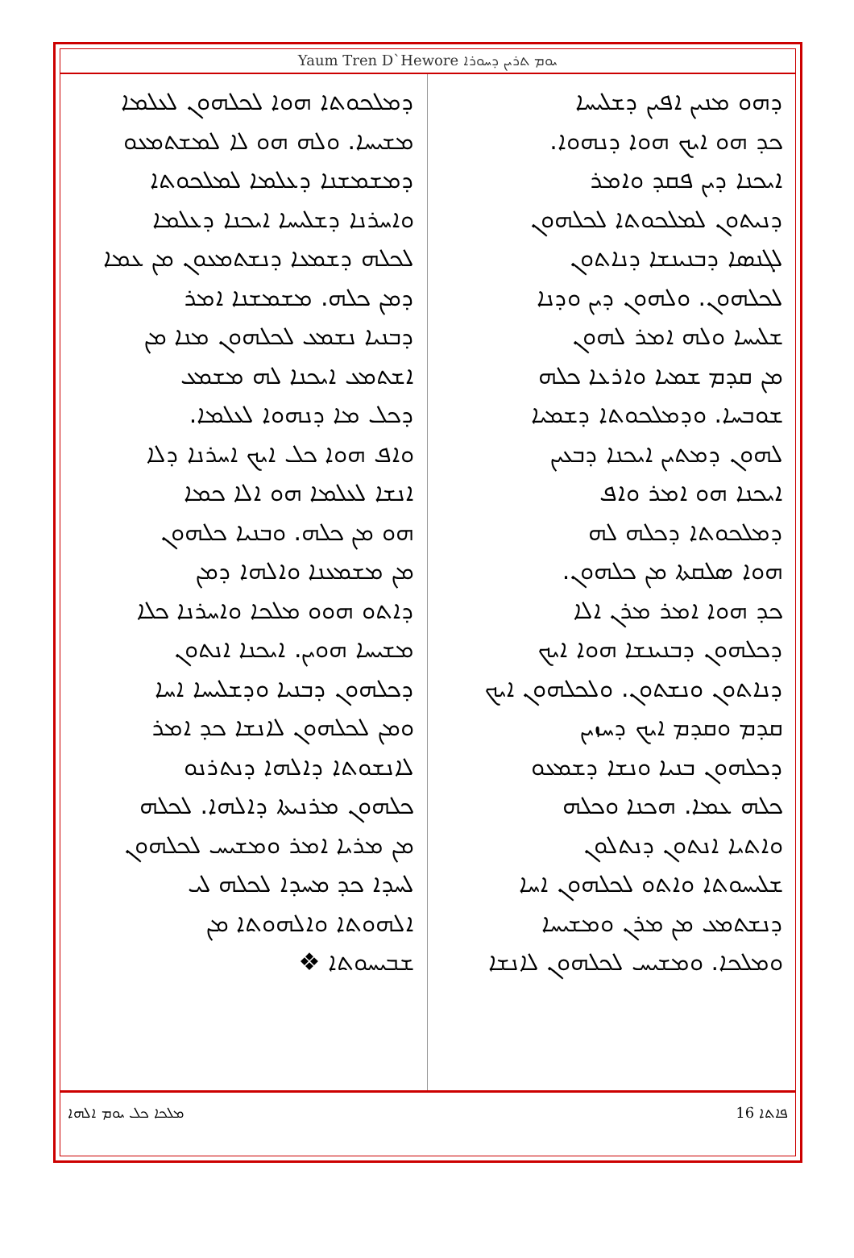Yaum Tren D`Hewore ܝܘܡ ܬܪܝܢ ܕܚܘܪܐ
ܕܗܘ ܡܢܝܢ ܐܦܝܢ ܕܫܠܝܚܐ
ܟܕ ܗܘ ܐܝܟ ܗܘܐ ܕܢܗܘܐ.
ܐܝܟܢܐ ܕܝܢ ܦܩܕ ܘܐܡܪ
ܕܢܝܬܘܢ ܠܡܠܟܘܬܐ ܠܟܠܗܘܢ
ܠܓܢܣܐ ܕܒܢܝܢܫܐ ܕܢܐܬܘܢ
ܠܟܠܗܘܢ. ܘܠܗܘܢ ܕܝܢ ܘܕܢܐ
ܫܠܝܚܐ ܘܠܗ ܐܡܪ ܠܗܘܢ
ܡܢ ܩܕܡ ܫܡܝܐ ܘܐܪܥܐ ܟܠܗ
ܫܘܒܚܐ. ܘܕܡܠܟܘܬܐ ܕܫܡܝܐ
ܠܗܘܢ ܕܡܬܝܢ ܐܝܟܢܐ ܕܒܥܝܢ
ܐܝܟܢܐ ܗܘ ܐܡܪ ܘܐܦ
ܕܡܠܟܘܬܐ ܕܟܠܗ ܠܗ
ܗܘܐ ܣܠܩܬܐ ܡܢ ܟܠܗܘܢ.
ܟܕ ܗܘܐ ܐܡܪ ܡܪܢ ܐܠܐ
ܕܟܠܗܘܢ ܕܒܢܝܢܫܐ ܗܘܐ ܐܝܟ
ܕܢܐܬܘܢ ܘܢܫܬܘܢ. ܘܠܟܠܗܘܢ ܐܝܟ
ܩܕܡ ܘܩܕܡ ܐܝܟ ܕܚܙܝܢ
ܕܟܠܗܘܢ ܒܢܝܐ ܘܢܫܐ ܕܫܡܥܘ
ܟܠܗ ܥܡܐ. ܗܟܢܐ ܘܟܠܗ
ܘܐܬܝܐ ܐܢܬܘܢ ܕܢܬܠܘܢ
ܫܠܝܚܘܬܐ ܘܐܬܘ ܠܟܠܗܘܢ ܐܚܐ
ܕܢܫܬܡܥ ܡܢ ܡܪܢ ܘܡܫܝܚܐ
ܘܡܠܟܐ. ܘܡܫܝܚ ܠܟܠܗܘܢ ܠܐܢܫܐ
ܕܡܠܟܘܬܐ ܗܘܐ ܠܟܠܗܘܢ ܠܥܠܡܐ
ܡܫܝܚܐ. ܘܠܗ ܗܘ ܠܐ ܠܡܫܬܡܥܘ
ܕܡܫܡܫܢܐ ܕܥܠܡܐ ܠܡܠܟܘܬܐ
ܘܐܚܪܢܐ ܕܫܠܝܚܐ ܐܝܟܢܐ ܕܥܠܡܐ
ܠܟܠܗ ܕܫܡܥܐ ܕܢܫܬܡܥܘܢ ܡܢ ܥܡܐ
ܕܡܢ ܟܠܗ. ܡܫܡܫܢܐ ܐܡܪ
ܕܒܢܝܐ ܢܫܡܥ ܠܟܠܗܘܢ ܡܢܐ ܡܢ
ܐܫܬܡܥ ܐܝܟܢܐ ܠܗ ܡܫܡܥ
ܕܟܠ ܡܐ ܕܢܗܘܐ ܠܥܠܡܐ.
ܘܐܦ ܗܘܐ ܟܠ ܐܝܟ ܐܚܪܢܐ ܕܠܐ
ܐܢܫܐ ܠܥܠܡܐ ܗܘ ܐܠܐ ܟܡܐ
ܗܘ ܡܢ ܟܠܗ. ܘܒܢܝܐ ܟܠܗܘܢ
ܡܢ ܡܫܡܥܢܐ ܘܐܠܗܐ ܕܡܢ
ܕܐܬܘ ܗܘܘ ܡܠܟܐ ܘܐܚܪܢܐ ܟܠܐ
ܡܫܝܚܐ ܗܘܝܢ. ܐܝܟܢܐ ܐܢܬܘܢ
ܕܟܠܗܘܢ ܕܒܢܝܐ ܘܕܫܠܝܚܐ ܐܚܐ
ܘܡܢ ܠܟܠܗܘܢ ܠܐܢܫܐ ܟܕ ܐܡܪ
ܠܐܢܫܘܬܐ ܕܐܠܗܐ ܕܢܬܪܢܘ
ܟܠܗܘܢ ܡܪܢܝܬܐ ܕܐܠܗܐ. ܠܟܠܗ
ܡܢ ܡܪܝܐ ܐܡܪ ܘܡܫܝܚ ܠܟܠܗܘܢ
ܠܚܕܐ ܟܕ ܡܚܕܐ ܠܟܠܗ ܠܝ
ܐܠܗܘܬܐ ܘܐܠܗܘܬܐ ܡܢ
ܫܒܝܚܘܬܐ ❖
ܡܠܟܐ ܟܠ ܝܘܡ ܐܠܗܐ ܦܐܬܐ 16